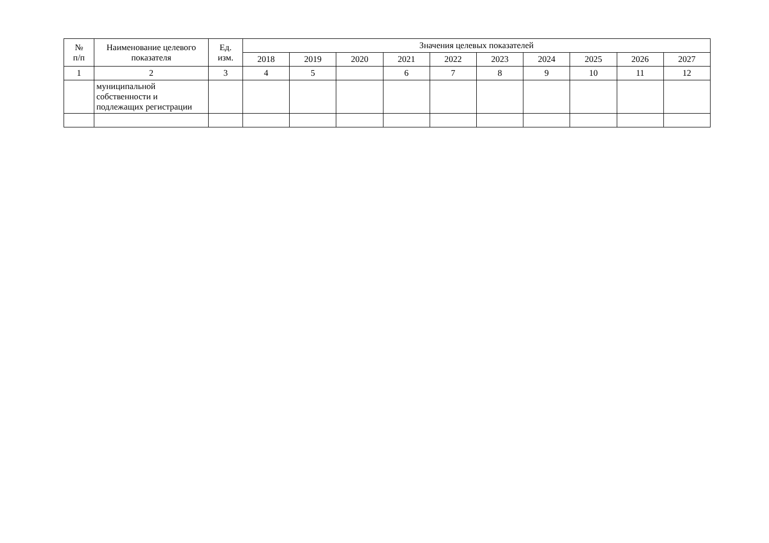| № п/п | Наименование целевого показателя | Ед. изм. | Значения целевых показателей | | | | | | | | | |
| --- | --- | --- | --- | --- | --- | --- | --- | --- | --- | --- | --- | --- |
| | | | 2018 | 2019 | 2020 | 2021 | 2022 | 2023 | 2024 | 2025 | 2026 | 2027 |
| 1 | 2 | 3 | 4 | 5 | | 6 | 7 | 8 | 9 | 10 | 11 | 12 |
| | муниципальной собственности и подлежащих регистрации | | | | | | | | | | | |